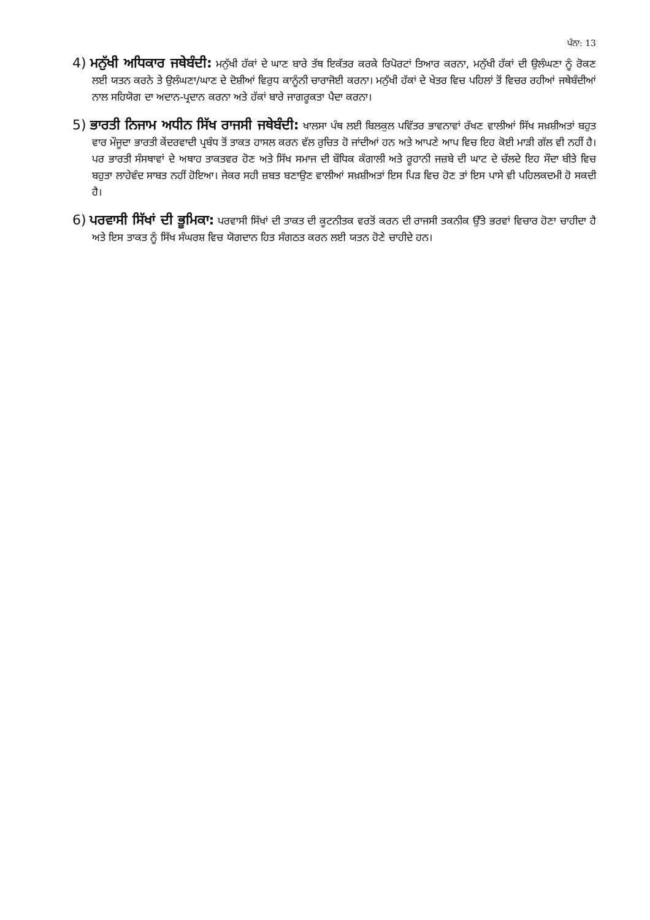ਪੰਨਾ: 13
4) ਮਨੁੱਖੀ ਅਧਿਕਾਰ ਜਥੇਬੰਦੀ: ਮਨੁੱਖੀ ਹੱਕਾਂ ਦੇ ਘਾਣ ਬਾਰੇ ਤੱਥ ਇਕੱਤਰ ਕਰਕੇ ਰਿਪੋਰਟਾਂ ਤਿਆਰ ਕਰਨਾ, ਮਨੁੱਖੀ ਹੱਕਾਂ ਦੀ ਉਲੰਘਣਾ ਨੂੰ ਰੋਕਣ ਲਈ ਯਤਨ ਕਰਨੇ ਤੇ ਉਲੰਘਣਾ/ਘਾਣ ਦੇ ਦੋਸ਼ੀਆਂ ਵਿਰੁਧ ਕਾਨੂੰਨੀ ਚਾਰਾਜੋਈ ਕਰਨਾ। ਮਨੁੱਖੀ ਹੱਕਾਂ ਦੇ ਖੇਤਰ ਵਿਚ ਪਹਿਲਾਂ ਤੋਂ ਵਿਚਰ ਰਹੀਆਂ ਜਥੇਬੰਦੀਆਂ ਨਾਲ ਸਹਿਯੋਗ ਦਾ ਅਦਾਨ-ਪ੍ਰਦਾਨ ਕਰਨਾ ਅਤੇ ਹੱਕਾਂ ਬਾਰੇ ਜਾਗਰੂਕਤਾ ਪੈਦਾ ਕਰਨਾ।
5) ਭਾਰਤੀ ਨਿਜਾਮ ਅਧੀਨ ਸਿੱਖ ਰਾਜਸੀ ਜਥੇਬੰਦੀ: ਖਾਲਸਾ ਪੰਥ ਲਈ ਬਿਲਕੁਲ ਪਵਿੱਤਰ ਭਾਵਨਾਵਾਂ ਰੱਖਣ ਵਾਲੀਆਂ ਸਿੱਖ ਸਖ਼ਸ਼ੀਅਤਾਂ ਬਹੁਤ ਵਾਰ ਮੌਜੂਦਾ ਭਾਰਤੀ ਕੇਂਦਰਵਾਦੀ ਪ੍ਰਬੰਧ ਤੋਂ ਤਾਕਤ ਹਾਸਲ ਕਰਨ ਵੱਲ ਰੁਚਿਤ ਹੋ ਜਾਂਦੀਆਂ ਹਨ ਅਤੇ ਆਪਣੇ ਆਪ ਵਿਚ ਇਹ ਕੋਈ ਮਾੜੀ ਗੱਲ ਵੀ ਨਹੀਂ ਹੈ। ਪਰ ਭਾਰਤੀ ਸੰਸਥਾਵਾਂ ਦੇ ਅਥਾਹ ਤਾਕਤਵਰ ਹੋਣ ਅਤੇ ਸਿੱਖ ਸਮਾਜ ਦੀ ਬੌਧਿਕ ਕੰਗਾਲੀ ਅਤੇ ਰੂਹਾਨੀ ਜਜ਼ਬੇ ਦੀ ਘਾਟ ਦੇ ਚੱਲਦੇ ਇਹ ਸੌਦਾ ਬੀਤੇ ਵਿਚ ਬਹੁਤਾ ਲਾਹੇਵੰਦ ਸਾਬਤ ਨਹੀਂ ਹੋਇਆ। ਜੇਕਰ ਸਹੀ ਜ਼ਬਤ ਬਣਾਉਣ ਵਾਲੀਆਂ ਸਖ਼ਸ਼ੀਅਤਾਂ ਇਸ ਪਿੜ ਵਿਚ ਹੋਣ ਤਾਂ ਇਸ ਪਾਸੇ ਵੀ ਪਹਿਲਕਦਮੀ ਹੋ ਸਕਦੀ ਹੈ।
6) ਪਰਵਾਸੀ ਸਿੱਖਾਂ ਦੀ ਭੂਮਿਕਾ: ਪਰਵਾਸੀ ਸਿੱਖਾਂ ਦੀ ਤਾਕਤ ਦੀ ਕੂਟਨੀਤਕ ਵਰਤੋਂ ਕਰਨ ਦੀ ਰਾਜਸੀ ਤਕਨੀਕ ਉੱਤੇ ਭਰਵਾਂ ਵਿਚਾਰ ਹੋਣਾ ਚਾਹੀਦਾ ਹੈ ਅਤੇ ਇਸ ਤਾਕਤ ਨੂੰ ਸਿੱਖ ਸੰਘਰਸ਼ ਵਿਚ ਯੋਗਦਾਨ ਹਿਤ ਸੰਗਠਤ ਕਰਨ ਲਈ ਯਤਨ ਹੋਣੇ ਚਾਹੀਦੇ ਹਨ।